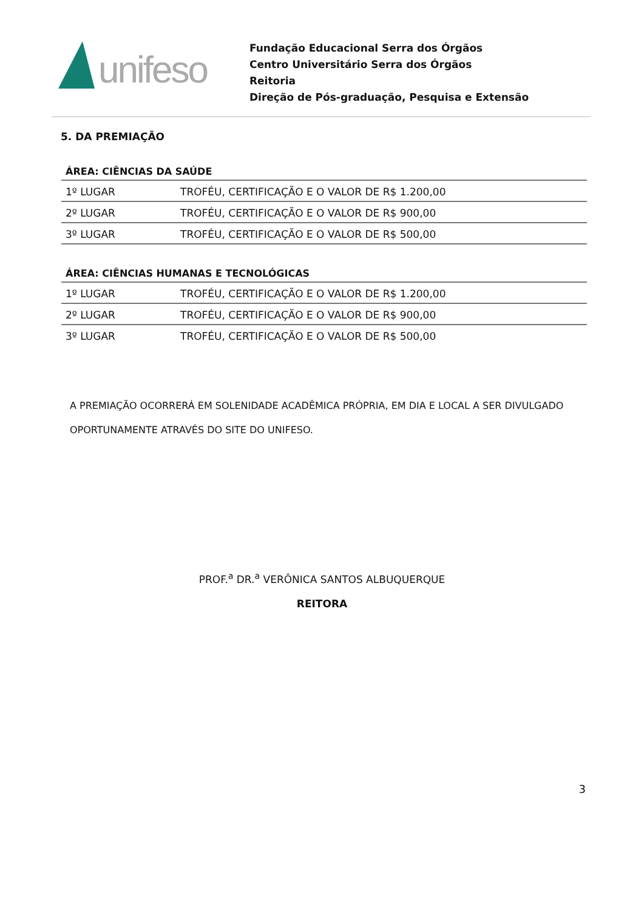unifeso
Fundação Educacional Serra dos Órgãos
Centro Universitário Serra dos Órgãos
Reitoria
Direção de Pós-graduação, Pesquisa e Extensão
5. DA PREMIAÇÃO
| ÁREA: CIÊNCIAS DA SAÚDE | |
| --- | --- |
| 1º LUGAR | TROFÉU, CERTIFICAÇÃO E O VALOR DE R$ 1.200,00 |
| 2º LUGAR | TROFÉU, CERTIFICAÇÃO E O VALOR DE R$ 900,00 |
| 3º LUGAR | TROFÉU, CERTIFICAÇÃO E O VALOR DE R$ 500,00 |
| ÁREA: CIÊNCIAS HUMANAS E TECNOLÓGICAS | |
| --- | --- |
| 1º LUGAR | TROFÉU, CERTIFICAÇÃO E O VALOR DE R$ 1.200,00 |
| 2º LUGAR | TROFÉU, CERTIFICAÇÃO E O VALOR DE R$ 900,00 |
| 3º LUGAR | TROFÉU, CERTIFICAÇÃO E O VALOR DE R$ 500,00 |
A PREMIAÇÃO OCORRERÁ EM SOLENIDADE ACADÊMICA PRÓPRIA, EM DIA E LOCAL A SER DIVULGADO OPORTUNAMENTE ATRAVÉS DO SITE DO UNIFESO.
PROF.<sup>a</sup> DR.<sup>a</sup> VERÔNICA SANTOS ALBUQUERQUE
REITORA
3